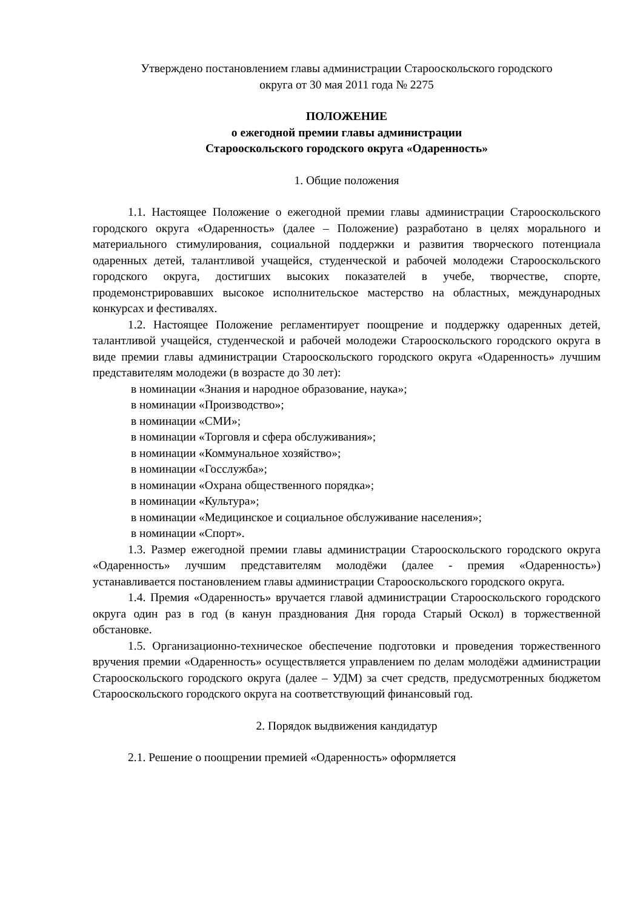Утверждено постановлением главы администрации Старооскольского городского
округа от 30 мая 2011 года № 2275
ПОЛОЖЕНИЕ
о ежегодной премии главы администрации
Старооскольского городского округа «Одаренность»
1. Общие положения
1.1. Настоящее Положение о ежегодной премии главы администрации Старооскольского городского округа «Одаренность» (далее – Положение) разработано в целях морального и материального стимулирования, социальной поддержки и развития творческого потенциала одаренных детей, талантливой учащейся, студенческой и рабочей молодежи Старооскольского городского округа, достигших высоких показателей в учебе, творчестве, спорте, продемонстрировавших высокое исполнительское мастерство на областных, международных конкурсах и фестивалях.
1.2. Настоящее Положение регламентирует поощрение и поддержку одаренных детей, талантливой учащейся, студенческой и рабочей молодежи Старооскольского городского округа в виде премии главы администрации Старооскольского городского округа «Одаренность» лучшим представителям молодежи (в возрасте до 30 лет):
в номинации «Знания и народное образование, наука»;
в номинации «Производство»;
в номинации «СМИ»;
в номинации «Торговля и сфера обслуживания»;
в номинации «Коммунальное хозяйство»;
в номинации «Госслужба»;
в номинации «Охрана общественного порядка»;
в номинации «Культура»;
в номинации «Медицинское и социальное обслуживание населения»;
в номинации «Спорт».
1.3. Размер ежегодной премии главы администрации Старооскольского городского округа «Одаренность» лучшим представителям молодёжи (далее - премия «Одаренность») устанавливается постановлением главы администрации Старооскольского городского округа.
1.4. Премия «Одаренность» вручается главой администрации Старооскольского городского округа один раз в год (в канун празднования Дня города Старый Оскол) в торжественной обстановке.
1.5. Организационно-техническое обеспечение подготовки и проведения торжественного вручения премии «Одаренность» осуществляется управлением по делам молодёжи администрации Старооскольского городского округа (далее – УДМ) за счет средств, предусмотренных бюджетом Старооскольского городского округа на соответствующий финансовый год.
2. Порядок выдвижения кандидатур
2.1. Решение о поощрении премией «Одаренность» оформляется